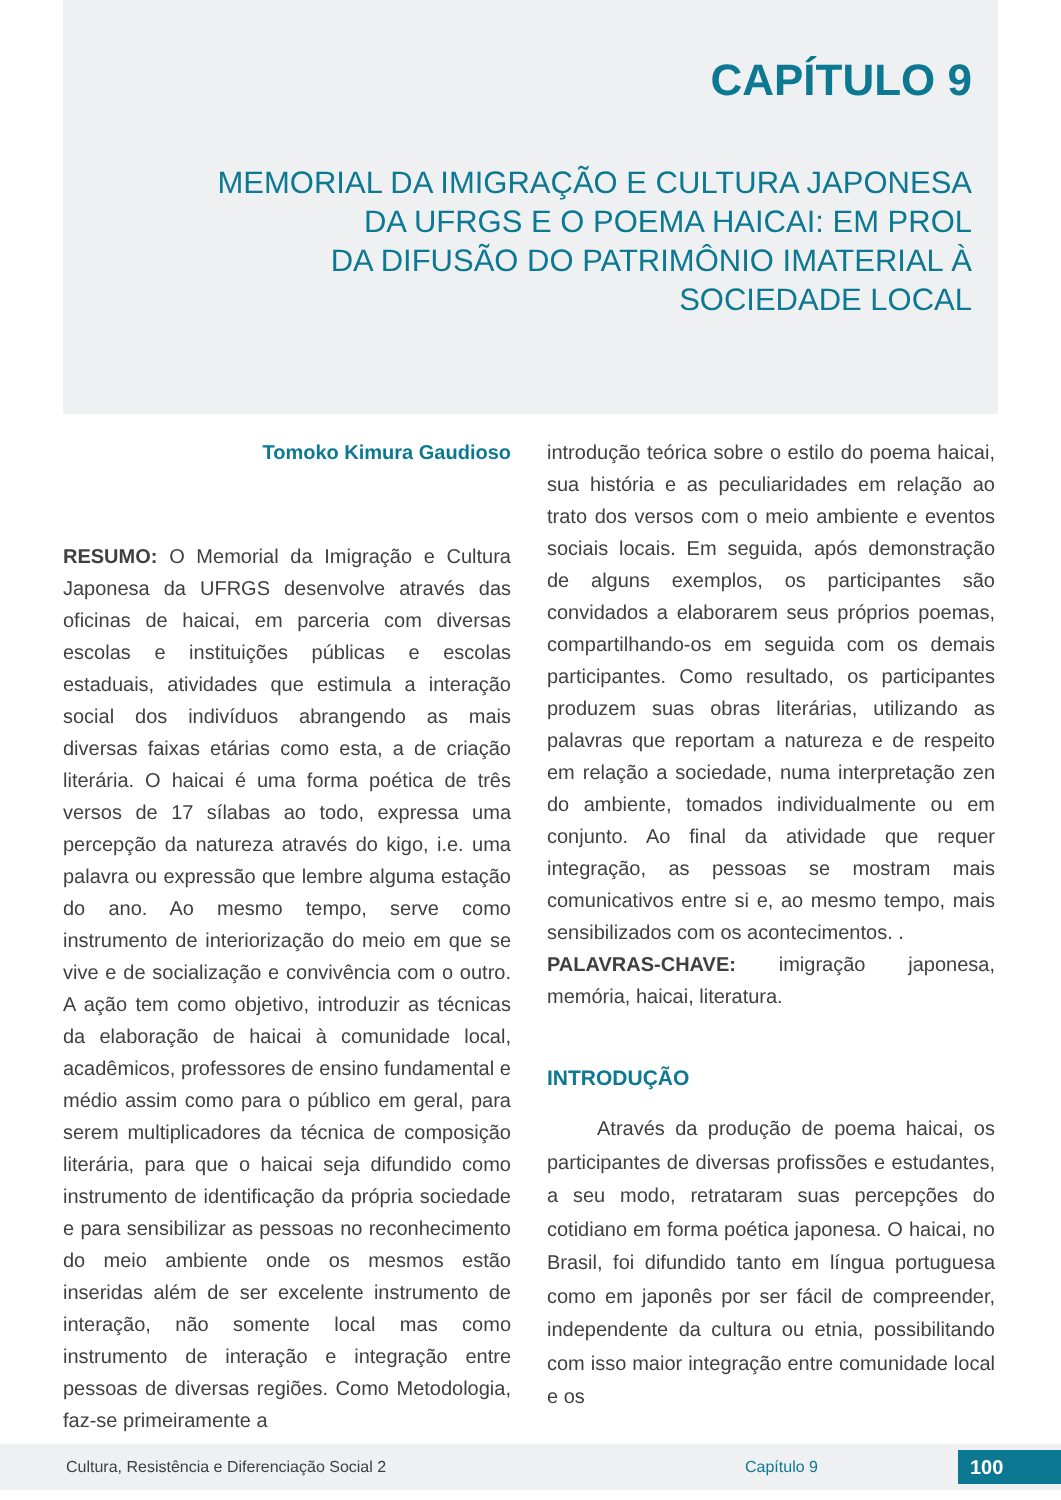CAPÍTULO 9
MEMORIAL DA IMIGRAÇÃO E CULTURA JAPONESA
DA UFRGS E O POEMA HAICAI: EM PROL
DA DIFUSÃO DO PATRIMÔNIO IMATERIAL À
SOCIEDADE LOCAL
Tomoko Kimura Gaudioso
RESUMO: O Memorial da Imigração e Cultura Japonesa da UFRGS desenvolve através das oficinas de haicai, em parceria com diversas escolas e instituições públicas e escolas estaduais, atividades que estimula a interação social dos indivíduos abrangendo as mais diversas faixas etárias como esta, a de criação literária. O haicai é uma forma poética de três versos de 17 sílabas ao todo, expressa uma percepção da natureza através do kigo, i.e. uma palavra ou expressão que lembre alguma estação do ano. Ao mesmo tempo, serve como instrumento de interiorização do meio em que se vive e de socialização e convivência com o outro. A ação tem como objetivo, introduzir as técnicas da elaboração de haicai à comunidade local, acadêmicos, professores de ensino fundamental e médio assim como para o público em geral, para serem multiplicadores da técnica de composição literária, para que o haicai seja difundido como instrumento de identificação da própria sociedade e para sensibilizar as pessoas no reconhecimento do meio ambiente onde os mesmos estão inseridas além de ser excelente instrumento de interação, não somente local mas como instrumento de interação e integração entre pessoas de diversas regiões. Como Metodologia, faz-se primeiramente a
introdução teórica sobre o estilo do poema haicai, sua história e as peculiaridades em relação ao trato dos versos com o meio ambiente e eventos sociais locais. Em seguida, após demonstração de alguns exemplos, os participantes são convidados a elaborarem seus próprios poemas, compartilhando-os em seguida com os demais participantes. Como resultado, os participantes produzem suas obras literárias, utilizando as palavras que reportam a natureza e de respeito em relação a sociedade, numa interpretação zen do ambiente, tomados individualmente ou em conjunto. Ao final da atividade que requer integração, as pessoas se mostram mais comunicativos entre si e, ao mesmo tempo, mais sensibilizados com os acontecimentos. .
PALAVRAS-CHAVE: imigração japonesa, memória, haicai, literatura.
INTRODUÇÃO
Através da produção de poema haicai, os participantes de diversas profissões e estudantes, a seu modo, retrataram suas percepções do cotidiano em forma poética japonesa. O haicai, no Brasil, foi difundido tanto em língua portuguesa como em japonês por ser fácil de compreender, independente da cultura ou etnia, possibilitando com isso maior integração entre comunidade local e os
Cultura, Resistência e Diferenciação Social 2 Capítulo 9 100